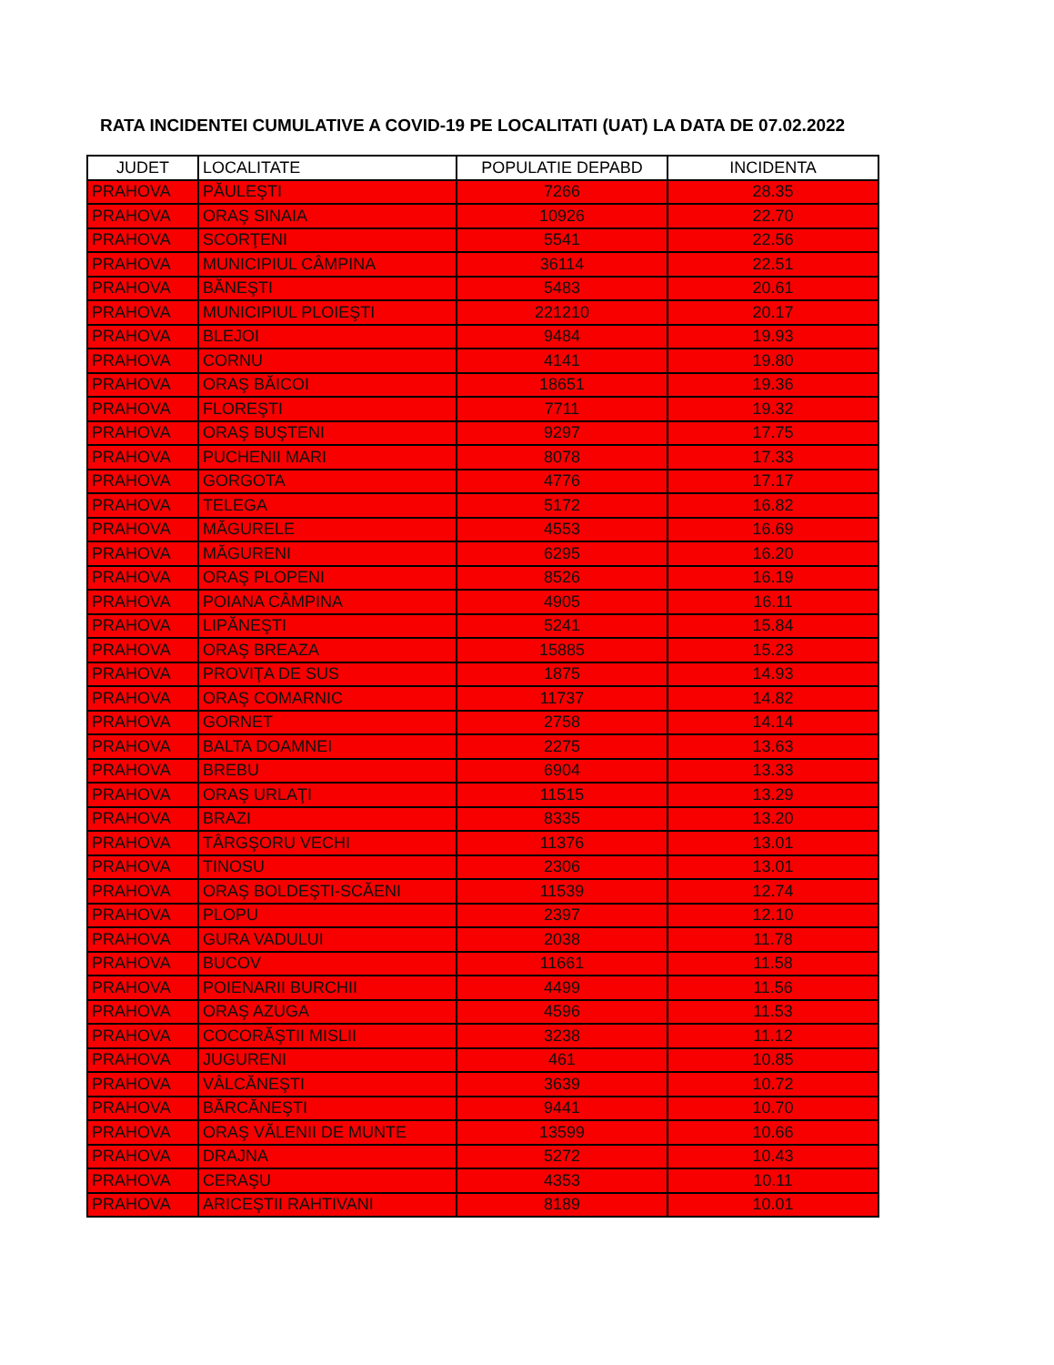RATA INCIDENTEI CUMULATIVE A COVID-19 PE LOCALITATI (UAT) LA DATA DE 07.02.2022
| JUDET | LOCALITATE | POPULATIE DEPABD | INCIDENTA |
| --- | --- | --- | --- |
| PRAHOVA | PĂULEŞTI | 7266 | 28.35 |
| PRAHOVA | ORAŞ SINAIA | 10926 | 22.70 |
| PRAHOVA | SCORŢENI | 5541 | 22.56 |
| PRAHOVA | MUNICIPIUL CÂMPINA | 36114 | 22.51 |
| PRAHOVA | BĂNEŞTI | 5483 | 20.61 |
| PRAHOVA | MUNICIPIUL PLOIEŞTI | 221210 | 20.17 |
| PRAHOVA | BLEJOI | 9484 | 19.93 |
| PRAHOVA | CORNU | 4141 | 19.80 |
| PRAHOVA | ORAŞ BĂICOI | 18651 | 19.36 |
| PRAHOVA | FLOREŞTI | 7711 | 19.32 |
| PRAHOVA | ORAŞ BUŞTENI | 9297 | 17.75 |
| PRAHOVA | PUCHENII MARI | 8078 | 17.33 |
| PRAHOVA | GORGOTA | 4776 | 17.17 |
| PRAHOVA | TELEGA | 5172 | 16.82 |
| PRAHOVA | MĂGURELE | 4553 | 16.69 |
| PRAHOVA | MĂGURENI | 6295 | 16.20 |
| PRAHOVA | ORAŞ PLOPENI | 8526 | 16.19 |
| PRAHOVA | POIANA CÂMPINA | 4905 | 16.11 |
| PRAHOVA | LIPĂNEŞTI | 5241 | 15.84 |
| PRAHOVA | ORAŞ BREAZA | 15885 | 15.23 |
| PRAHOVA | PROVIŢA DE SUS | 1875 | 14.93 |
| PRAHOVA | ORAŞ COMARNIC | 11737 | 14.82 |
| PRAHOVA | GORNET | 2758 | 14.14 |
| PRAHOVA | BALTA DOAMNEI | 2275 | 13.63 |
| PRAHOVA | BREBU | 6904 | 13.33 |
| PRAHOVA | ORAŞ URLAŢI | 11515 | 13.29 |
| PRAHOVA | BRAZI | 8335 | 13.20 |
| PRAHOVA | TÂRGŞORU VECHI | 11376 | 13.01 |
| PRAHOVA | TINOSU | 2306 | 13.01 |
| PRAHOVA | ORAŞ BOLDEŞTI-SCĂENI | 11539 | 12.74 |
| PRAHOVA | PLOPU | 2397 | 12.10 |
| PRAHOVA | GURA VADULUI | 2038 | 11.78 |
| PRAHOVA | BUCOV | 11661 | 11.58 |
| PRAHOVA | POIENARII BURCHII | 4499 | 11.56 |
| PRAHOVA | ORAŞ AZUGA | 4596 | 11.53 |
| PRAHOVA | COCORĂŞTII MISLII | 3238 | 11.12 |
| PRAHOVA | JUGURENI | 461 | 10.85 |
| PRAHOVA | VÂLCĂNEŞTI | 3639 | 10.72 |
| PRAHOVA | BĂRCĂNEŞTI | 9441 | 10.70 |
| PRAHOVA | ORAŞ VĂLENII DE MUNTE | 13599 | 10.66 |
| PRAHOVA | DRAJNA | 5272 | 10.43 |
| PRAHOVA | CERAŞU | 4353 | 10.11 |
| PRAHOVA | ARICEŞTII RAHTIVANI | 8189 | 10.01 |